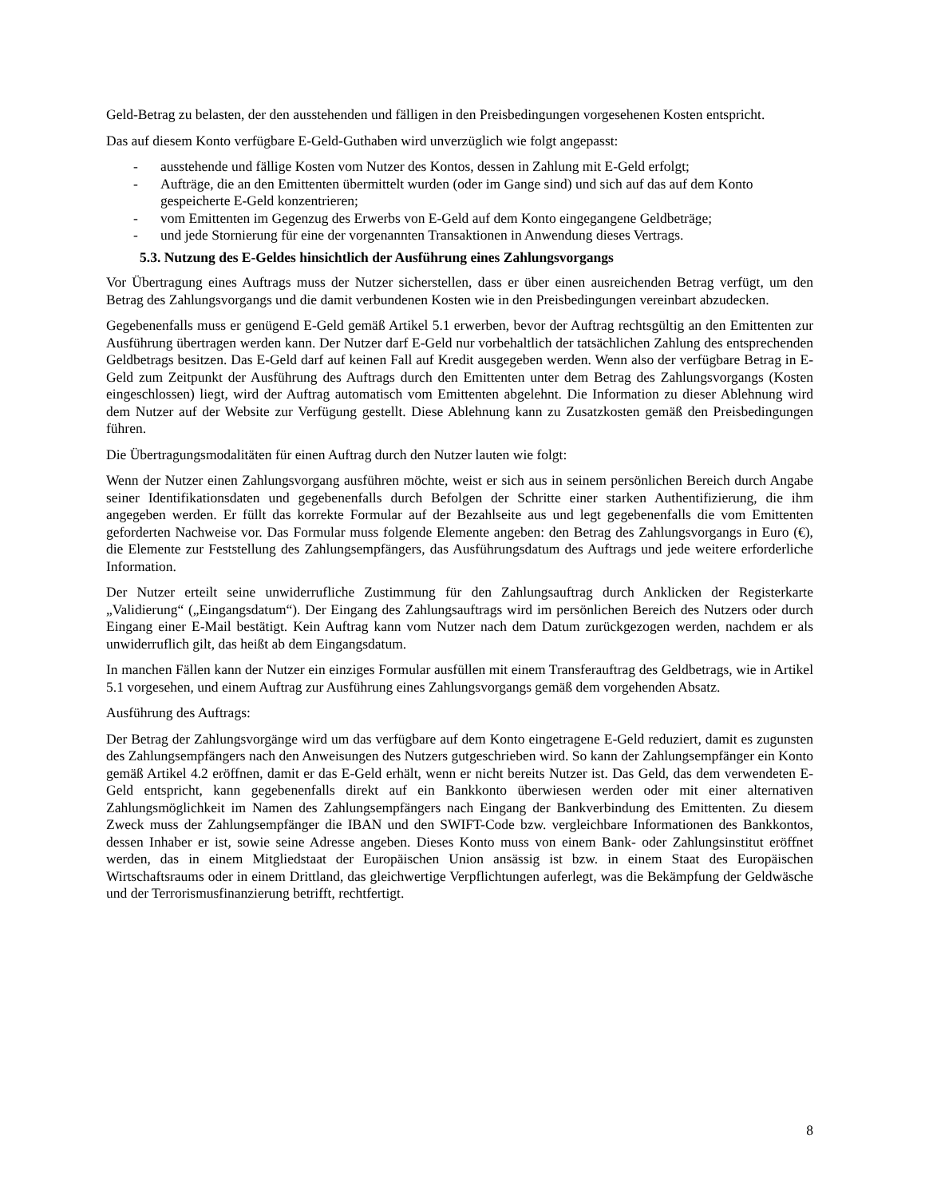Geld-Betrag zu belasten, der den ausstehenden und fälligen in den Preisbedingungen vorgesehenen Kosten entspricht.
Das auf diesem Konto verfügbare E-Geld-Guthaben wird unverzüglich wie folgt angepasst:
- ausstehende und fällige Kosten vom Nutzer des Kontos, dessen in Zahlung mit E-Geld erfolgt;
- Aufträge, die an den Emittenten übermittelt wurden (oder im Gange sind) und sich auf das auf dem Konto gespeicherte E-Geld konzentrieren;
- vom Emittenten im Gegenzug des Erwerbs von E-Geld auf dem Konto eingegangene Geldbeträge;
- und jede Stornierung für eine der vorgenannten Transaktionen in Anwendung dieses Vertrags.
5.3. Nutzung des E-Geldes hinsichtlich der Ausführung eines Zahlungsvorgangs
Vor Übertragung eines Auftrags muss der Nutzer sicherstellen, dass er über einen ausreichenden Betrag verfügt, um den Betrag des Zahlungsvorgangs und die damit verbundenen Kosten wie in den Preisbedingungen vereinbart abzudecken.
Gegebenenfalls muss er genügend E-Geld gemäß Artikel 5.1 erwerben, bevor der Auftrag rechtsgültig an den Emittenten zur Ausführung übertragen werden kann. Der Nutzer darf E-Geld nur vorbehaltlich der tatsächlichen Zahlung des entsprechenden Geldbetrags besitzen. Das E-Geld darf auf keinen Fall auf Kredit ausgegeben werden. Wenn also der verfügbare Betrag in E-Geld zum Zeitpunkt der Ausführung des Auftrags durch den Emittenten unter dem Betrag des Zahlungsvorgangs (Kosten eingeschlossen) liegt, wird der Auftrag automatisch vom Emittenten abgelehnt. Die Information zu dieser Ablehnung wird dem Nutzer auf der Website zur Verfügung gestellt. Diese Ablehnung kann zu Zusatzkosten gemäß den Preisbedingungen führen.
Die Übertragungsmodalitäten für einen Auftrag durch den Nutzer lauten wie folgt:
Wenn der Nutzer einen Zahlungsvorgang ausführen möchte, weist er sich aus in seinem persönlichen Bereich durch Angabe seiner Identifikationsdaten und gegebenenfalls durch Befolgen der Schritte einer starken Authentifizierung, die ihm angegeben werden. Er füllt das korrekte Formular auf der Bezahlseite aus und legt gegebenenfalls die vom Emittenten geforderten Nachweise vor. Das Formular muss folgende Elemente angeben: den Betrag des Zahlungsvorgangs in Euro (€), die Elemente zur Feststellung des Zahlungsempfängers, das Ausführungsdatum des Auftrags und jede weitere erforderliche Information.
Der Nutzer erteilt seine unwiderrufliche Zustimmung für den Zahlungsauftrag durch Anklicken der Registerkarte „Validierung“ („Eingangsdatum“). Der Eingang des Zahlungsauftrags wird im persönlichen Bereich des Nutzers oder durch Eingang einer E-Mail bestätigt. Kein Auftrag kann vom Nutzer nach dem Datum zurückgezogen werden, nachdem er als unwiderruflich gilt, das heißt ab dem Eingangsdatum.
In manchen Fällen kann der Nutzer ein einziges Formular ausfüllen mit einem Transferauftrag des Geldbetrags, wie in Artikel 5.1 vorgesehen, und einem Auftrag zur Ausführung eines Zahlungsvorgangs gemäß dem vorgehenden Absatz.
Ausführung des Auftrags:
Der Betrag der Zahlungsvorgänge wird um das verfügbare auf dem Konto eingetragene E-Geld reduziert, damit es zugunsten des Zahlungsempfängers nach den Anweisungen des Nutzers gutgeschrieben wird. So kann der Zahlungsempfänger ein Konto gemäß Artikel 4.2 eröffnen, damit er das E-Geld erhält, wenn er nicht bereits Nutzer ist. Das Geld, das dem verwendeten E-Geld entspricht, kann gegebenenfalls direkt auf ein Bankkonto überwiesen werden oder mit einer alternativen Zahlungsmöglichkeit im Namen des Zahlungsempfängers nach Eingang der Bankverbindung des Emittenten. Zu diesem Zweck muss der Zahlungsempfänger die IBAN und den SWIFT-Code bzw. vergleichbare Informationen des Bankkontos, dessen Inhaber er ist, sowie seine Adresse angeben. Dieses Konto muss von einem Bank- oder Zahlungsinstitut eröffnet werden, das in einem Mitgliedstaat der Europäischen Union ansässig ist bzw. in einem Staat des Europäischen Wirtschaftsraums oder in einem Drittland, das gleichwertige Verpflichtungen auferlegt, was die Bekämpfung der Geldwäsche und der Terrorismusfinanzierung betrifft, rechtfertigt.
8